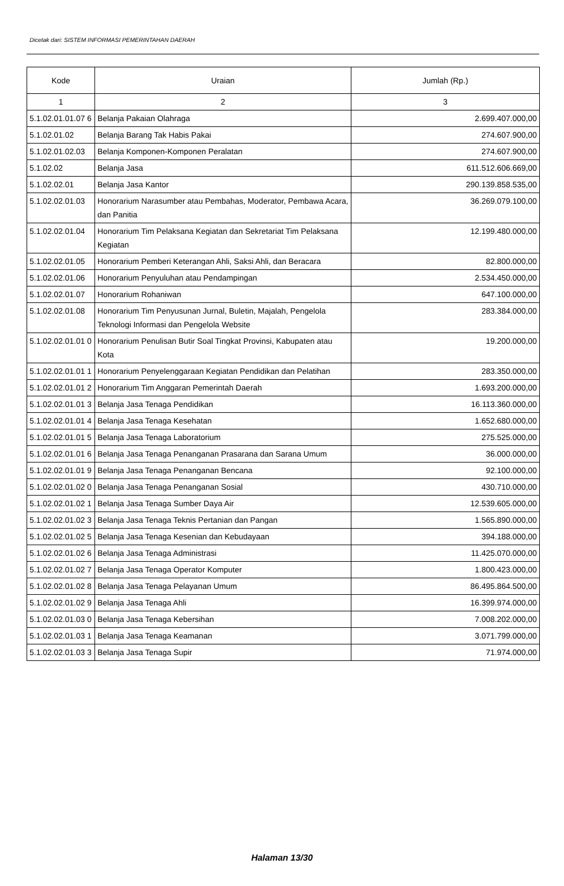Dicetak dari: SISTEM INFORMASI PEMERINTAHAN DAERAH
| Kode | Uraian | Jumlah (Rp.) |
| --- | --- | --- |
| 1 | 2 | 3 |
| 5.1.02.01.01.07 6 | Belanja Pakaian Olahraga | 2.699.407.000,00 |
| 5.1.02.01.02 | Belanja Barang Tak Habis Pakai | 274.607.900,00 |
| 5.1.02.01.02.03 | Belanja Komponen-Komponen Peralatan | 274.607.900,00 |
| 5.1.02.02 | Belanja Jasa | 611.512.606.669,00 |
| 5.1.02.02.01 | Belanja Jasa Kantor | 290.139.858.535,00 |
| 5.1.02.02.01.03 | Honorarium Narasumber atau Pembahas, Moderator, Pembawa Acara, dan Panitia | 36.269.079.100,00 |
| 5.1.02.02.01.04 | Honorarium Tim Pelaksana Kegiatan dan Sekretariat Tim Pelaksana Kegiatan | 12.199.480.000,00 |
| 5.1.02.02.01.05 | Honorarium Pemberi Keterangan Ahli, Saksi Ahli, dan Beracara | 82.800.000,00 |
| 5.1.02.02.01.06 | Honorarium Penyuluhan atau Pendampingan | 2.534.450.000,00 |
| 5.1.02.02.01.07 | Honorarium Rohaniwan | 647.100.000,00 |
| 5.1.02.02.01.08 | Honorarium Tim Penyusunan Jurnal, Buletin, Majalah, Pengelola Teknologi Informasi dan Pengelola Website | 283.384.000,00 |
| 5.1.02.02.01.01 0 | Honorarium Penulisan Butir Soal Tingkat Provinsi, Kabupaten atau Kota | 19.200.000,00 |
| 5.1.02.02.01.01 1 | Honorarium Penyelenggaraan Kegiatan Pendidikan dan Pelatihan | 283.350.000,00 |
| 5.1.02.02.01.01 2 | Honorarium Tim Anggaran Pemerintah Daerah | 1.693.200.000,00 |
| 5.1.02.02.01.01 3 | Belanja Jasa Tenaga Pendidikan | 16.113.360.000,00 |
| 5.1.02.02.01.01 4 | Belanja Jasa Tenaga Kesehatan | 1.652.680.000,00 |
| 5.1.02.02.01.01 5 | Belanja Jasa Tenaga Laboratorium | 275.525.000,00 |
| 5.1.02.02.01.01 6 | Belanja Jasa Tenaga Penanganan Prasarana dan Sarana Umum | 36.000.000,00 |
| 5.1.02.02.01.01 9 | Belanja Jasa Tenaga Penanganan Bencana | 92.100.000,00 |
| 5.1.02.02.01.02 0 | Belanja Jasa Tenaga Penanganan Sosial | 430.710.000,00 |
| 5.1.02.02.01.02 1 | Belanja Jasa Tenaga Sumber Daya Air | 12.539.605.000,00 |
| 5.1.02.02.01.02 3 | Belanja Jasa Tenaga Teknis Pertanian dan Pangan | 1.565.890.000,00 |
| 5.1.02.02.01.02 5 | Belanja Jasa Tenaga Kesenian dan Kebudayaan | 394.188.000,00 |
| 5.1.02.02.01.02 6 | Belanja Jasa Tenaga Administrasi | 11.425.070.000,00 |
| 5.1.02.02.01.02 7 | Belanja Jasa Tenaga Operator Komputer | 1.800.423.000,00 |
| 5.1.02.02.01.02 8 | Belanja Jasa Tenaga Pelayanan Umum | 86.495.864.500,00 |
| 5.1.02.02.01.02 9 | Belanja Jasa Tenaga Ahli | 16.399.974.000,00 |
| 5.1.02.02.01.03 0 | Belanja Jasa Tenaga Kebersihan | 7.008.202.000,00 |
| 5.1.02.02.01.03 1 | Belanja Jasa Tenaga Keamanan | 3.071.799.000,00 |
| 5.1.02.02.01.03 3 | Belanja Jasa Tenaga Supir | 71.974.000,00 |
Halaman 13/30